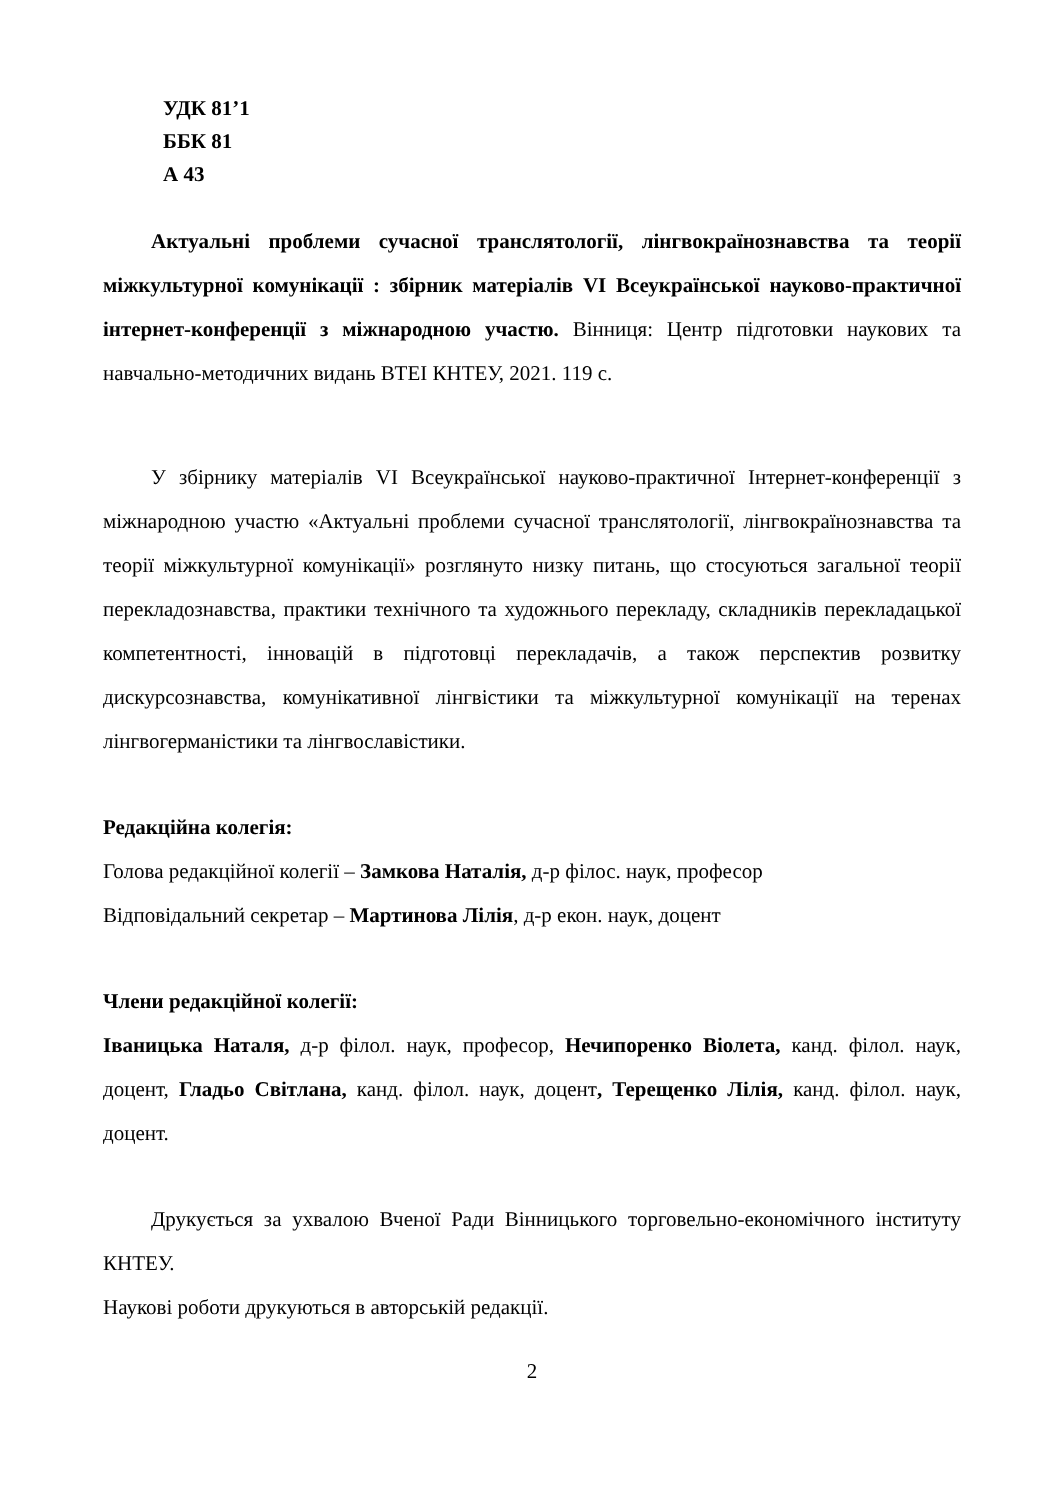УДК 81’1
ББК 81
А 43
Актуальні проблеми сучасної транслятології, лінгвокраїнознавства та теорії міжкультурної комунікації : збірник матеріалів VI Всеукраїнської науково-практичної інтернет-конференції з міжнародною участю. Вінниця: Центр підготовки наукових та навчально-методичних видань ВТЕІ КНТЕУ, 2021. 119 с.
У збірнику матеріалів VI Всеукраїнської науково-практичної Інтернет-конференції з міжнародною участю «Актуальні проблеми сучасної транслятології, лінгвокраїнознавства та теорії міжкультурної комунікації» розглянуто низку питань, що стосуються загальної теорії перекладознавства, практики технічного та художнього перекладу, складників перекладацької компетентності, інновацій в підготовці перекладачів, а також перспектив розвитку дискурсознавства, комунікативної лінгвістики та міжкультурної комунікації на теренах лінгвогерманістики та лінгвославістики.
Редакційна колегія:
Голова редакційної колегії – Замкова Наталія, д-р філос. наук, професор
Відповідальний секретар – Мартинова Лілія, д-р екон. наук, доцент
Члени редакційної колегії:
Іваницька Наталя, д-р філол. наук, професор, Нечипоренко Віолета, канд. філол. наук, доцент, Гладьо Світлана, канд. філол. наук, доцент, Терещенко Лілія, канд. філол. наук, доцент.
Друкується за ухвалою Вченої Ради Вінницького торговельно-економічного інституту КНТЕУ.
Наукові роботи друкуються в авторській редакції.
2